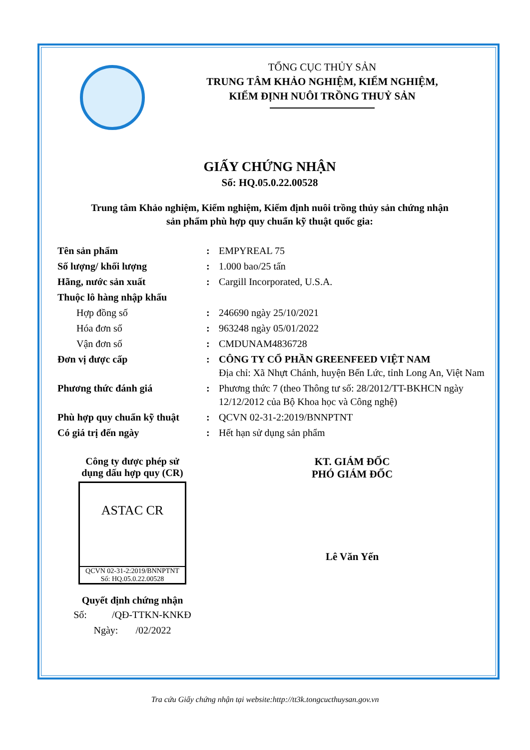TỔNG CỤC THỦY SẢN
TRUNG TÂM KHẢO NGHIỆM, KIỂM NGHIỆM,
KIỂM ĐỊNH NUÔI TRỒNG THUỶ SẢN
GIẤY CHỨNG NHẬN
Số: HQ.05.0.22.00528
Trung tâm Khảo nghiệm, Kiểm nghiệm, Kiểm định nuôi trồng thủy sản chứng nhận
sản phẩm phù hợp quy chuẩn kỹ thuật quốc gia:
| Tên sản phẩm | : | EMPYREAL 75 |
| Số lượng/ khối lượng | : | 1.000 bao/25 tấn |
| Hãng, nước sản xuất | : | Cargill Incorporated, U.S.A. |
| Thuộc lô hàng nhập khẩu | | |
| Hợp đồng số | : | 246690 ngày 25/10/2021 |
| Hóa đơn số | : | 963248 ngày 05/01/2022 |
| Vận đơn số | : | CMDUNAM4836728 |
| Đơn vị được cấp | : | CÔNG TY CỔ PHẦN GREENFEED VIỆT NAM Địa chỉ: Xã Nhựt Chánh, huyện Bến Lức, tỉnh Long An, Việt Nam |
| Phương thức đánh giá | : | Phương thức 7 (theo Thông tư số: 28/2012/TT-BKHCN ngày 12/12/2012 của Bộ Khoa học và Công nghệ) |
| Phù hợp quy chuẩn kỹ thuật | : | QCVN 02-31-2:2019/BNNPTNT |
| Có giá trị đến ngày | : | Hết hạn sử dụng sản phẩm |
Công ty được phép sử
dụng dấu hợp quy (CR)
ASTAC CR
QCVN 02-31-2:2019/BNNPTNT
Số: HQ.05.0.22.00528
Quyết định chứng nhận
Số: /QĐ-TTKN-KNKĐ
Ngày: /02/2022
KT. GIÁM ĐỐC
PHÓ GIÁM ĐỐC
Lê Văn Yến
Tra cứu Giấy chứng nhận tại website:http://tt3k.tongcucthuysan.gov.vn